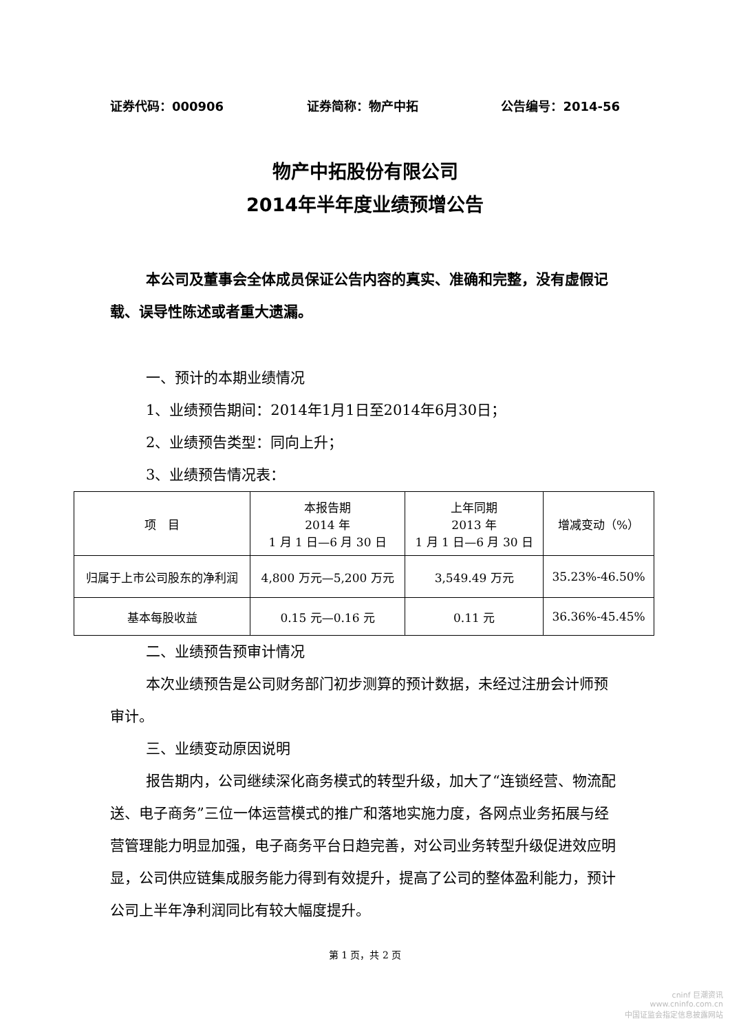证券代码：000906 证券简称：物产中拓 公告编号：2014-56
物产中拓股份有限公司
2014年半年度业绩预增公告
本公司及董事会全体成员保证公告内容的真实、准确和完整，没有虚假记载、误导性陈述或者重大遗漏。
一、预计的本期业绩情况
1、业绩预告期间：2014年1月1日至2014年6月30日；
2、业绩预告类型：同向上升；
3、业绩预告情况表：
| 项 目 | 本报告期 2014 年 1 月 1 日—6 月 30 日 | 上年同期 2013 年 1 月 1 日—6 月 30 日 | 增减变动（%） |
| --- | --- | --- | --- |
| 归属于上市公司股东的净利润 | 4,800 万元—5,200 万元 | 3,549.49 万元 | 35.23%-46.50% |
| 基本每股收益 | 0.15 元—0.16 元 | 0.11 元 | 36.36%-45.45% |
二、业绩预告预审计情况
本次业绩预告是公司财务部门初步测算的预计数据，未经过注册会计师预审计。
三、业绩变动原因说明
报告期内，公司继续深化商务模式的转型升级，加大了“连锁经营、物流配送、电子商务”三位一体运营模式的推广和落地实施力度，各网点业务拓展与经营管理能力明显加强，电子商务平台日趋完善，对公司业务转型升级促进效应明显，公司供应链集成服务能力得到有效提升，提高了公司的整体盈利能力，预计公司上半年净利润同比有较大幅度提升。
第 1 页，共 2 页
cninf 巨潮资讯
www.cninfo.com.cn
中国证监会指定信息披露网站